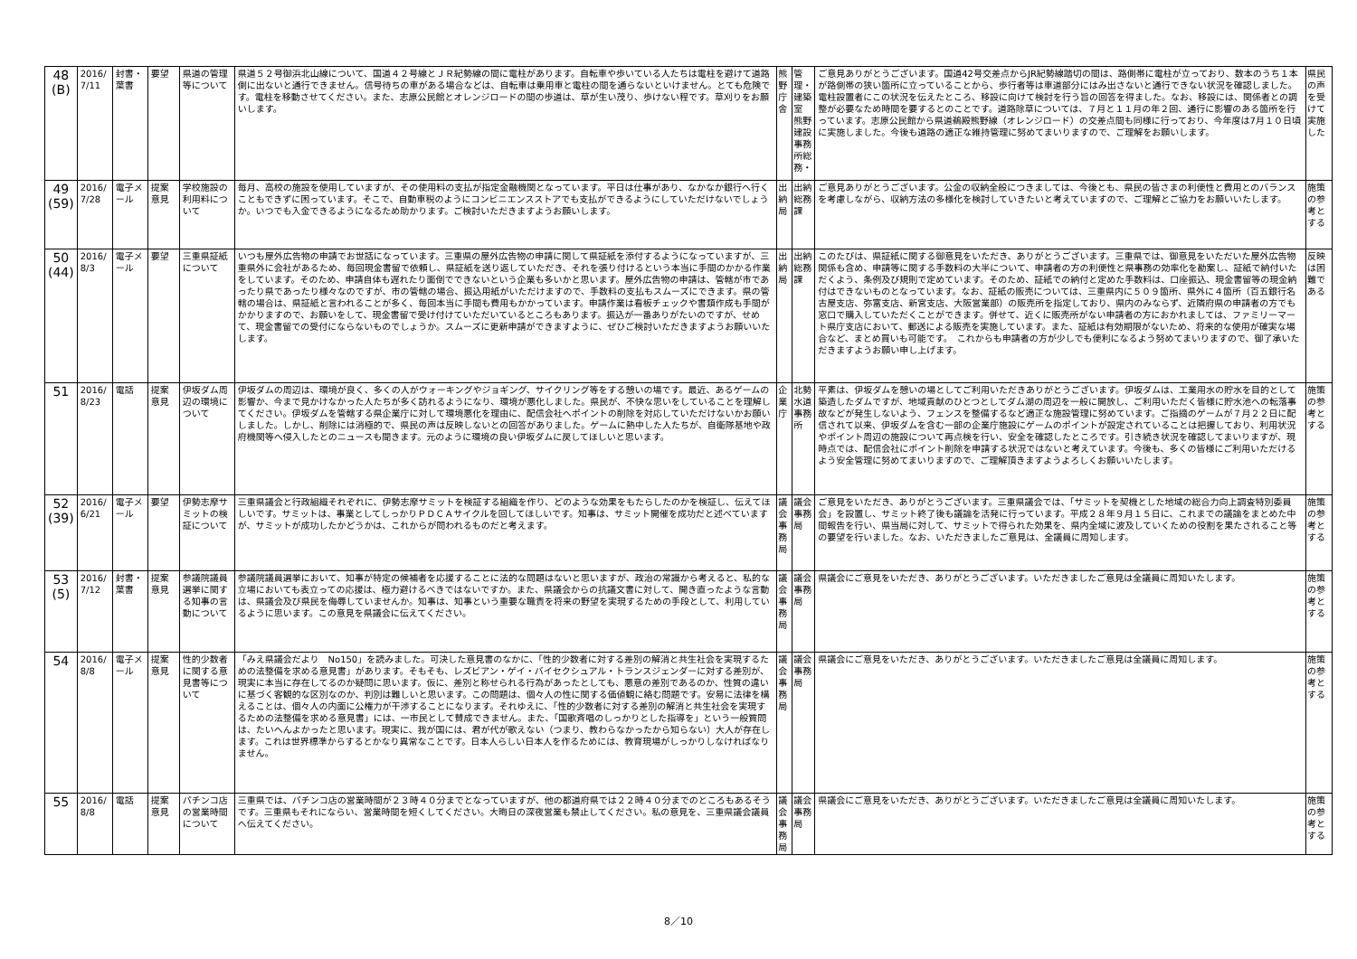| 48 (B) | 2016/ 7/11 | 封書・葉書 | 要望 | 県道の管理等について | 県道５２号御浜北山線について、国道４２号線とＪＲ紀勢線の間に電柱があります。自転車や歩いている人たちは電柱を避けて道路側に出ないと通行できません。信号待ちの車がある場合などは、自転車は乗用車と電柱の間を通らないといけません。とても危険です。電柱を移動させてください。また、志原公民館とオレンジロードの間の歩道は、草が生い茂り、歩けない程です。草刈りをお願いします。 | 熊野庁舎 | 管理・建築室 熊野建設事務所総務・ | ご意見ありがとうございます。国道42号交差点からJR紀勢線踏切の間は、路側帯に電柱が立っており、数本のうち１本が路側帯の狭い箇所に立っていることから、歩行者等は車道部分にはみ出さないと通行できない状況を確認しました。電柱設置者にこの状況を伝えたところ、移設に向けて検討を行う旨の回答を得ました。なお、移設には、関係者との調整が必要なため時間を要するとのことです。道路除草については、７月と１１月の年２回、通行に影響のある箇所を行っています。志原公民館から県道鵜殿熊野線（オレンジロード）の交差点間も同様に行っており、今年度は7月１０日頃に実施しました。今後も道路の適正な維持管理に努めてまいりますので、ご理解をお願いします。 | 県民の声を受けて実施した |
| 49 (59) | 2016/ 7/28 | 電子メール | 提案意見 | 学校施設の利用料について | 毎月、高校の施設を使用していますが、その使用料の支払が指定金融機関となっています。平日は仕事があり、なかなか銀行へ行くこともできずに困っています。そこで、自動車税のようにコンビニエンスストアでも支払ができるようにしていただけないでしょうか。いつでも入金できるようになるため助かります。ご検討いただきますようお願いします。 | 出納局 | 出納総務課 | ご意見ありがとうございます。公金の収納全般につきましては、今後とも、県民の皆さまの利便性と費用とのバランスを考慮しながら、収納方法の多様化を検討していきたいと考えていますので、ご理解とご協力をお願いいたします。 | 施策の参考とする |
| 50 (44) | 2016/ 8/3 | 電子メール | 要望 | 三重県証紙について | いつも屋外広告物の申請でお世話になっています。三重県の屋外広告物の申請に関して県証紙を添付するようになっていますが、三重県外に会社があるため、毎回現金書留で依頼し、県証紙を送り返していただき、それを張り付けるという本当に手間のかかる作業をしています。そのため、申請自体も遅れたり面倒でできないという企業も多いかと思います。屋外広告物の申請は、管轄が市であったり県であったり様々なのですが、市の管轄の場合、振込用紙がいただけますので、手数料の支払もスムーズにできます。県の管轄の場合は、県証紙と言われることが多く、毎回本当に手間も費用もかかっています。申請作業は看板チェックや書類作成も手間がかかりますので、お願いをして、現金書留で受け付けていただいているところもあります。振込が一番ありがたいのですが、せめて、現金書留での受付にならないものでしょうか。スムーズに更新申請ができますように、ぜひご検討いただきますようお願いいたします。 | 出納局 | 出納総務課 | このたびは、県証紙に関する御意見をいただき、ありがとうございます。三重県では、御意見をいただいた屋外広告物関係も含め、申請等に関する手数料の大半について、申請者の方の利便性と県事務の効率化を勘案し、証紙で納付いただくよう、条例及び規則で定めています。そのため、証紙での納付と定めた手数料は、口座振込、現金書留等の現金納付はできないものとなっています。なお、証紙の販売については、三重県内に５０９箇所、県外に４箇所（百五銀行名古屋支店、弥富支店、新宮支店、大阪営業部）の販売所を指定しており、県内のみならず、近隣府県の申請者の方でも窓口で購入していただくことができます。併せて、近くに販売所がない申請者の方におかれましては、ファミリーマート県庁支店において、郵送による販売を実施しています。また、証紙は有効期限がないため、将来的な使用が確実な場合など、まとめ買いも可能です。 これからも申請者の方が少しでも便利になるよう努めてまいりますので、御了承いただきますようお願い申し上げます。 | 反映は困難である |
| 51 | 2016/ 8/23 | 電話 | 提案意見 | 伊坂ダム周辺の環境について | 伊坂ダムの周辺は、環境が良く、多くの人がウォーキングやジョギング、サイクリング等をする憩いの場です。最近、あるゲームの影響か、今まで見かけなかった人たちが多く訪れるようになり、環境が悪化しました。県民が、不快な思いをしていることを理解してください。伊坂ダムを管轄する県企業庁に対して環境悪化を理由に、配信会社へポイントの削除を対応していただけないかお願いしました。しかし、削除には消極的で、県民の声は反映しないとの回答がありました。ゲームに熱中した人たちが、自衛隊基地や政府機関等へ侵入したとのニュースも聞きます。元のように環境の良い伊坂ダムに戻してほしいと思います。 | 企業庁 | 北勢水道事務所 | 平素は、伊坂ダムを憩いの場としてご利用いただきありがとうございます。伊坂ダムは、工業用水の貯水を目的として築造したダムですが、地域貢献のひとつとしてダム湖の周辺を一般に開放し、ご利用いただく皆様に貯水池への転落事故などが発生しないよう、フェンスを整備するなど適正な施設管理に努めています。ご指摘のゲームが７月２２日に配信されて以来、伊坂ダムを含む一部の企業庁施設にゲームのポイントが設定されていることは把握しており、利用状況やポイント周辺の施設について再点検を行い、安全を確認したところです。引き続き状況を確認してまいりますが、現時点では、配信会社にポイント削除を申請する状況ではないと考えています。今後も、多くの皆様にご利用いただけるよう安全管理に努めてまいりますので、ご理解頂きますようよろしくお願いいたします。 | 施策の参考とする |
| 52 (39) | 2016/ 6/21 | 電子メール | 要望 | 伊勢志摩サミットの検証について | 三重県議会と行政組織それぞれに、伊勢志摩サミットを検証する組織を作り、どのような効果をもたらしたのかを検証し、伝えてほしいです。サミットは、事業としてしっかりＰＤＣＡサイクルを回してほしいです。知事は、サミット開催を成功だと述べていますが、サミットが成功したかどうかは、これからが問われるものだと考えます。 | 議会事務局 | 議会事務局 | ご意見をいただき、ありがとうございます。三重県議会では、「サミットを契機とした地域の総合力向上調査特別委員会」を設置し、サミット終了後も議論を活発に行っています。平成２８年９月１５日に、これまでの議論をまとめた中間報告を行い、県当局に対して、サミットで得られた効果を、県内全域に波及していくための役割を果たされること等の要望を行いました。なお、いただきましたご意見は、全議員に周知します。 | 施策の参考とする |
| 53 (5) | 2016/ 7/12 | 封書・葉書 | 提案意見 | 参議院議員選挙に関する知事の言動について | 参議院議員選挙において、知事が特定の候補者を応援することに法的な問題はないと思いますが、政治の常識から考えると、私的な立場においても表立っての応援は、極力避けるべきではないですか。また、県議会からの抗議文書に対して、開き直ったような言動は、県議会及び県民を侮辱していませんか。知事は、知事という重要な職責を将来の野望を実現するための手段として、利用しているように思います。この意見を県議会に伝えてください。 | 議会事務局 | 議会事務局 | 県議会にご意見をいただき、ありがとうございます。いただきましたご意見は全議員に周知いたします。 | 施策の参考とする |
| 54 | 2016/ 8/8 | 電子メール | 提案意見 | 性的少数者に関する意見書等について | 「みえ県議会だより No150」を読みました。可決した意見書のなかに、「性的少数者に対する差別の解消と共生社会を実現するための法整備を求める意見書」があります。そもそも、レズビアン・ゲイ・バイセクシュアル・トランスジェンダーに対する差別が、現実に本当に存在してるのか疑問に思います。仮に、差別と称せられる行為があったとしても、悪意の差別であるのか、性質の違いに基づく客観的な区別なのか、判別は難しいと思います。この問題は、個々人の性に関する価値観に絡む問題です。安易に法律を構えることは、個々人の内面に公権力が干渉することになります。それゆえに、「性的少数者に対する差別の解消と共生社会を実現するための法整備を求める意見書」には、一市民として賛成できません。また、「国歌斉唱のしっかりとした指導を」という一般質問は、たいへんよかったと思います。現実に、我が国には、君が代が歌えない（つまり、教わらなかったから知らない）大人が存在します。これは世界標準からするとかなり異常なことです。日本人らしい日本人を作るためには、教育現場がしっかりしなければなりません。 | 議会事務局 | 議会事務局 | 県議会にご意見をいただき、ありがとうございます。いただきましたご意見は全議員に周知します。 | 施策の参考とする |
| 55 | 2016/ 8/8 | 電話 | 提案意見 | パチンコ店の営業時間について | 三重県では、パチンコ店の営業時間が２３時４０分までとなっていますが、他の都道府県では２２時４０分までのところもあるそうです。三重県もそれにならい、営業時間を短くしてください。大晦日の深夜営業も禁止してください。私の意見を、三重県議会議員へ伝えてください。 | 議会事務局 | 議会事務局 | 県議会にご意見をいただき、ありがとうございます。いただきましたご意見は全議員に周知いたします。 | 施策の参考とする |
8／10